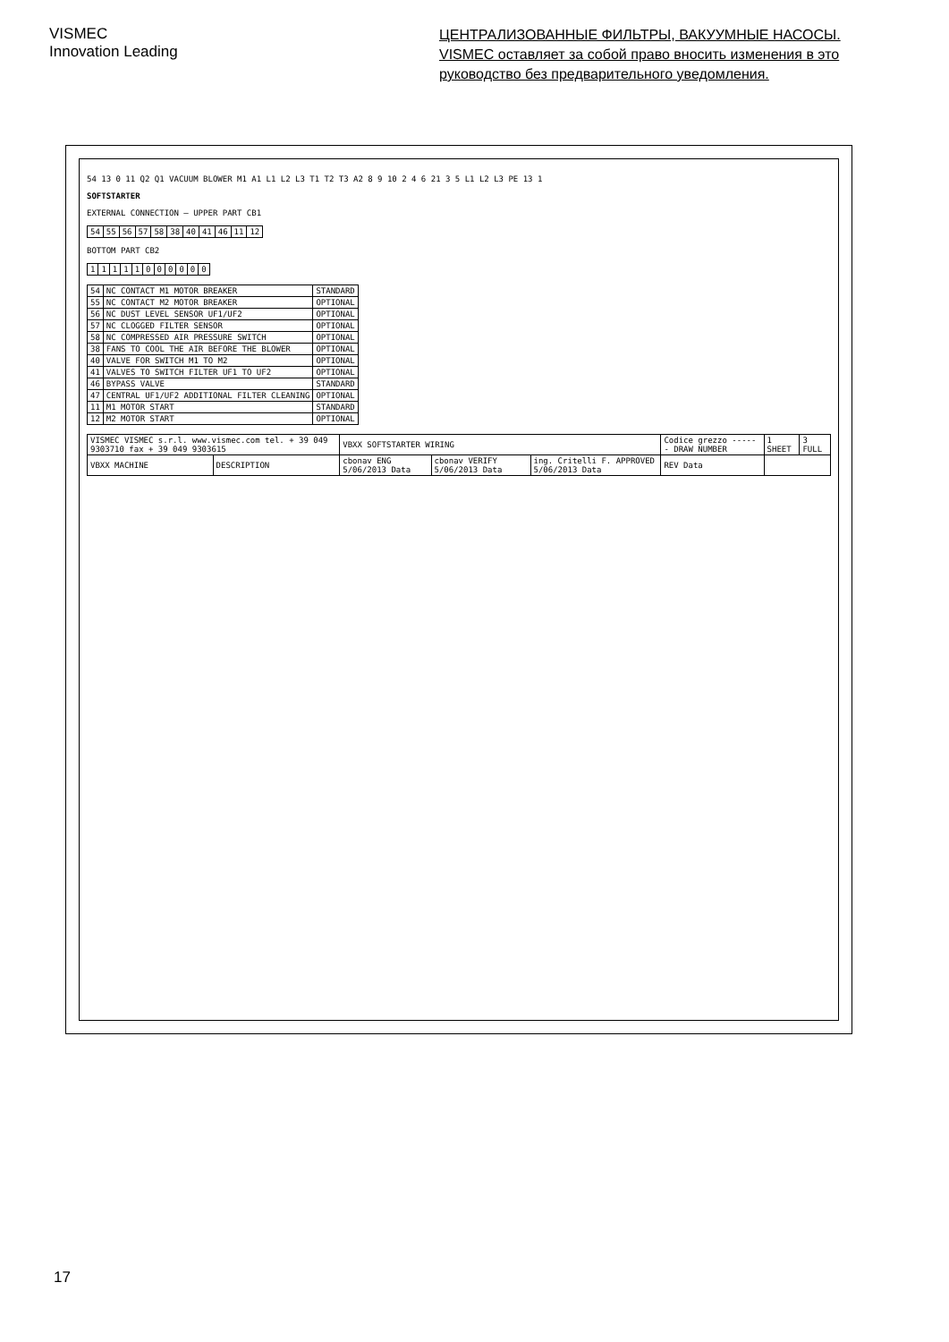VISMEC
Innovation Leading
ЦЕНТРАЛИЗОВАННЫЕ ФИЛЬТРЫ, ВАКУУМНЫЕ НАСОСЫ.
VISMEC оставляет за собой право вносить изменения в это руководство без предварительного уведомления.
54 13 0 11 Q2 Q1 VACUUM BLOWER M1 A1 L1 L2 L3 T1 T2 T3 A2 8 9 10 2 4 6 21 3 5 L1 L2 L3 PE 13 1
SOFTSTARTER
EXTERNAL CONNECTION — UPPER PART CB1
| 54 | 55 | 56 | 57 | 58 | 38 | 40 | 41 | 46 | 11 | 12 |
BOTTOM PART CB2
| 1 | 1 | 1 | 1 | 1 | 0 | 0 | 0 | 0 | 0 | 0 |
| 54 | NC CONTACT M1 MOTOR BREAKER | STANDARD |
| 55 | NC CONTACT M2 MOTOR BREAKER | OPTIONAL |
| 56 | NC DUST LEVEL SENSOR UF1/UF2 | OPTIONAL |
| 57 | NC CLOGGED FILTER SENSOR | OPTIONAL |
| 58 | NC COMPRESSED AIR PRESSURE SWITCH | OPTIONAL |
| 38 | FANS TO COOL THE AIR BEFORE THE BLOWER | OPTIONAL |
| 40 | VALVE FOR SWITCH M1 TO M2 | OPTIONAL |
| 41 | VALVES TO SWITCH FILTER UF1 TO UF2 | OPTIONAL |
| 46 | BYPASS VALVE | STANDARD |
| 47 | CENTRAL UF1/UF2 ADDITIONAL FILTER CLEANING | OPTIONAL |
| 11 | M1 MOTOR START | STANDARD |
| 12 | M2 MOTOR START | OPTIONAL |
| VISMEC VISMEC s.r.l. www.vismec.com tel. + 39 049 9303710 fax + 39 049 9303615 | | VBXX SOFTSTARTER WIRING | | | Codice grezzo ------ DRAW NUMBER | 1 SHEET | 3 FULL |
| VBXX MACHINE | DESCRIPTION | cbonav ENG 5/06/2013 Data | cbonav VERIFY 5/06/2013 Data | ing. Critelli F. APPROVED 5/06/2013 Data | REV Data | | |
17